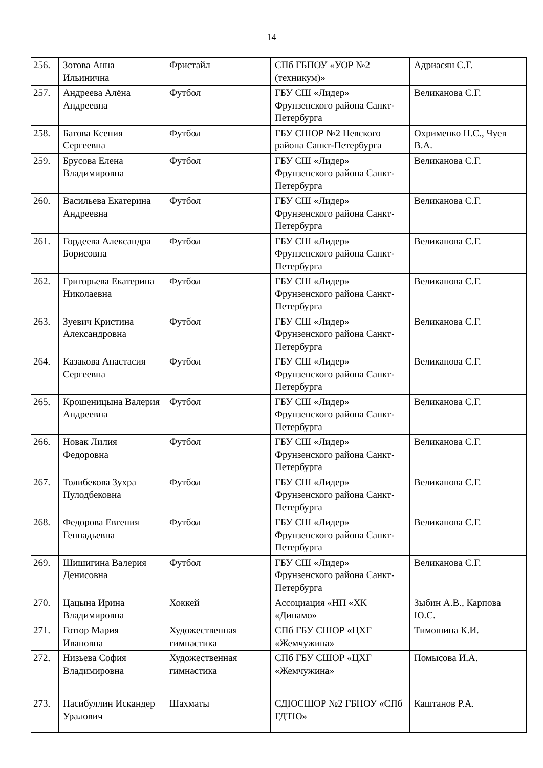14
| 256. | Зотова Анна Ильинична | Фристайл | СПб ГБПОУ «УОР №2 (техникум)» | Адриасян С.Г. |
| 257. | Андреева Алёна Андреевна | Футбол | ГБУ СШ «Лидер» Фрунзенского района Санкт-Петербурга | Великанова С.Г. |
| 258. | Батова Ксения Сергеевна | Футбол | ГБУ СШОР №2 Невского района Санкт-Петербурга | Охрименко Н.С., Чуев В.А. |
| 259. | Брусова Елена Владимировна | Футбол | ГБУ СШ «Лидер» Фрунзенского района Санкт-Петербурга | Великанова С.Г. |
| 260. | Васильева Екатерина Андреевна | Футбол | ГБУ СШ «Лидер» Фрунзенского района Санкт-Петербурга | Великанова С.Г. |
| 261. | Гордеева Александра Борисовна | Футбол | ГБУ СШ «Лидер» Фрунзенского района Санкт-Петербурга | Великанова С.Г. |
| 262. | Григорьева Екатерина Николаевна | Футбол | ГБУ СШ «Лидер» Фрунзенского района Санкт-Петербурга | Великанова С.Г. |
| 263. | Зуевич Кристина Александровна | Футбол | ГБУ СШ «Лидер» Фрунзенского района Санкт-Петербурга | Великанова С.Г. |
| 264. | Казакова Анастасия Сергеевна | Футбол | ГБУ СШ «Лидер» Фрунзенского района Санкт-Петербурга | Великанова С.Г. |
| 265. | Крошеницына Валерия Андреевна | Футбол | ГБУ СШ «Лидер» Фрунзенского района Санкт-Петербурга | Великанова С.Г. |
| 266. | Новак Лилия Федоровна | Футбол | ГБУ СШ «Лидер» Фрунзенского района Санкт-Петербурга | Великанова С.Г. |
| 267. | Толибекова Зухра Пулодбековна | Футбол | ГБУ СШ «Лидер» Фрунзенского района Санкт-Петербурга | Великанова С.Г. |
| 268. | Федорова Евгения Геннадьевна | Футбол | ГБУ СШ «Лидер» Фрунзенского района Санкт-Петербурга | Великанова С.Г. |
| 269. | Шишигина Валерия Денисовна | Футбол | ГБУ СШ «Лидер» Фрунзенского района Санкт-Петербурга | Великанова С.Г. |
| 270. | Цацына Ирина Владимировна | Хоккей | Ассоциация «НП «ХК «Динамо» | Зыбин А.В., Карпова Ю.С. |
| 271. | Готюр Мария Ивановна | Художественная гимнастика | СПб ГБУ СШОР «ЦХГ «Жемчужина» | Тимошина К.И. |
| 272. | Низьева София Владимировна | Художественная гимнастика | СПб ГБУ СШОР «ЦХГ «Жемчужина» | Помысова И.А. |
| 273. | Насибуллин Искандер Уралович | Шахматы | СДЮСШОР №2 ГБНОУ «СПб ГДТЮ» | Каштанов Р.А. |